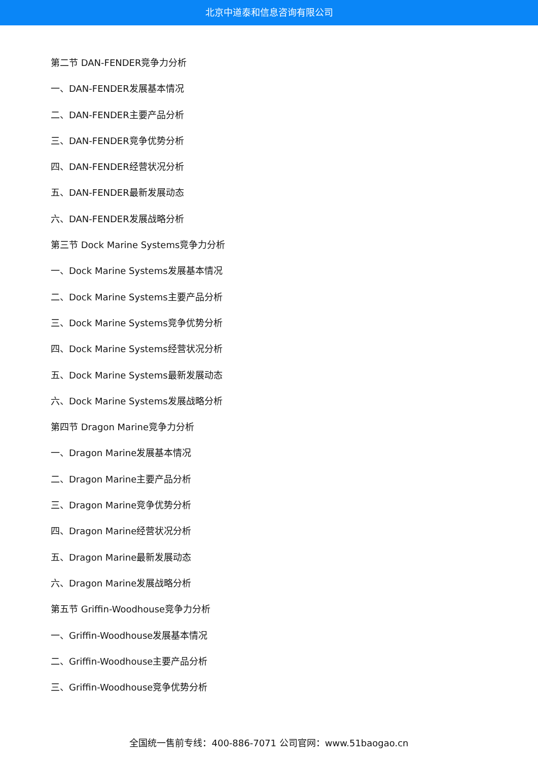北京中道泰和信息咨询有限公司
第二节 DAN-FENDER竞争力分析
一、DAN-FENDER发展基本情况
二、DAN-FENDER主要产品分析
三、DAN-FENDER竞争优势分析
四、DAN-FENDER经营状况分析
五、DAN-FENDER最新发展动态
六、DAN-FENDER发展战略分析
第三节 Dock Marine Systems竞争力分析
一、Dock Marine Systems发展基本情况
二、Dock Marine Systems主要产品分析
三、Dock Marine Systems竞争优势分析
四、Dock Marine Systems经营状况分析
五、Dock Marine Systems最新发展动态
六、Dock Marine Systems发展战略分析
第四节 Dragon Marine竞争力分析
一、Dragon Marine发展基本情况
二、Dragon Marine主要产品分析
三、Dragon Marine竞争优势分析
四、Dragon Marine经营状况分析
五、Dragon Marine最新发展动态
六、Dragon Marine发展战略分析
第五节 Griffin-Woodhouse竞争力分析
一、Griffin-Woodhouse发展基本情况
二、Griffin-Woodhouse主要产品分析
三、Griffin-Woodhouse竞争优势分析
全国统一售前专线：400-886-7071 公司官网：www.51baogao.cn